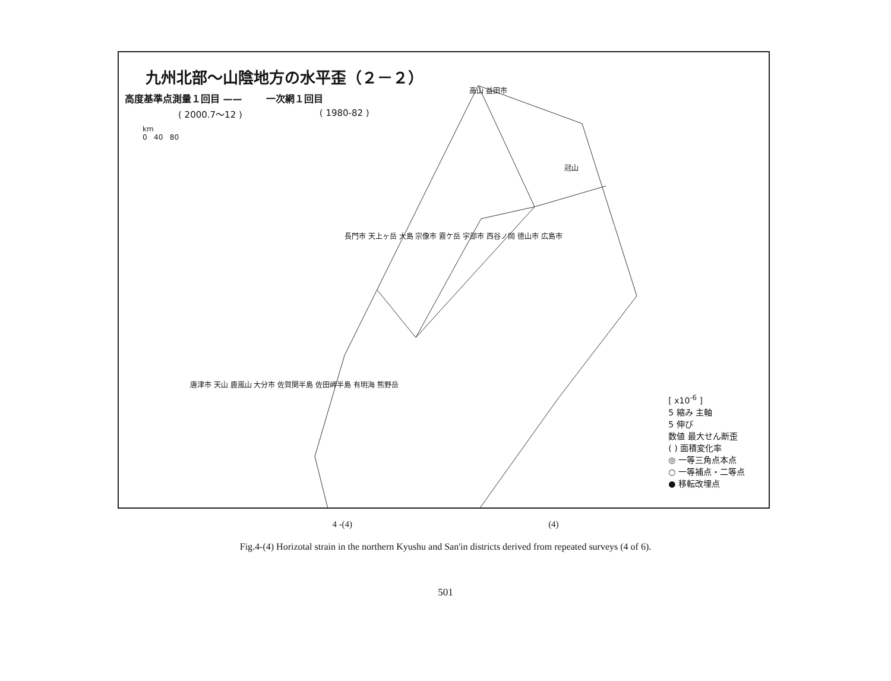九州北部～山陰地方の水平歪（２－２）
高度基準点測量１回目 —— 一次網１回目
( 2000.7～12 ) ( 1980-82 )
km
0 40 80
高山 益田市
冠山
長門市 天上ヶ岳 大島 宗像市 霧ケ岳 宇部市 西谷ノ岡 徳山市 広島市
唐津市 天山 鹿嵐山 大分市 佐賀関半島 佐田岬半島 有明海 熊野岳
[ x10<sup>-6</sup> ]
5 縮み 主軸
5 伸び
数値 最大せん断歪
( ) 面積変化率
◎ 一等三角点本点
○ 一等補点・二等点
● 移転改埋点
4 -(4) (4)
Fig.4-(4) Horizotal strain in the northern Kyushu and San'in districts derived from repeated surveys (4 of 6).
501